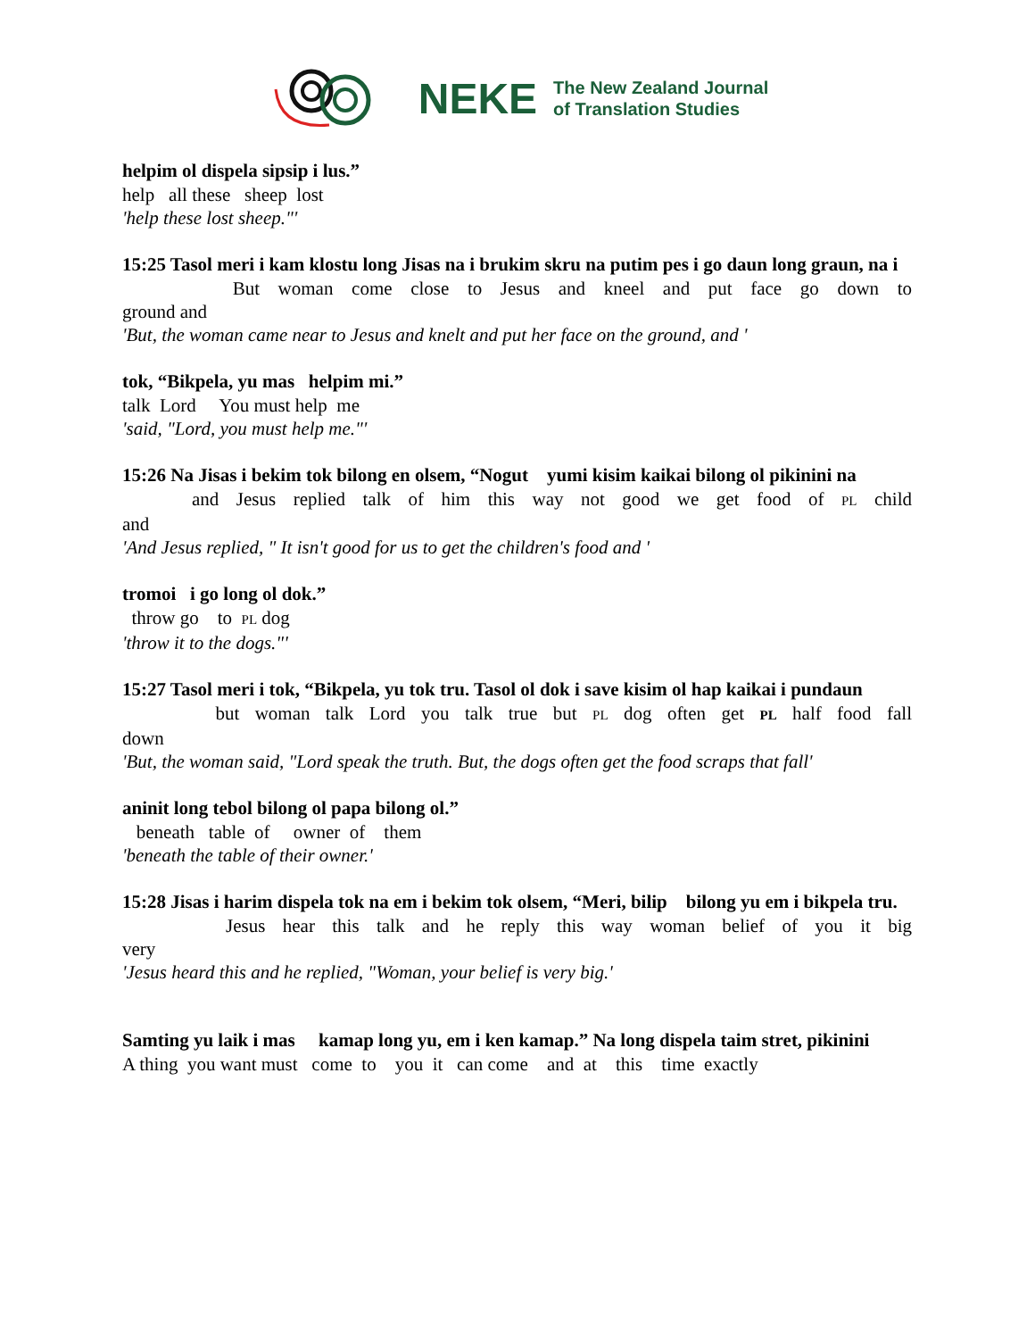NEKE
The New Zealand Journal
of Translation Studies
helpim ol dispela sipsip i lus.”
help all these sheep lost
'help these lost sheep."'
15:25 Tasol meri i kam klostu long Jisas na i brukim skru na putim pes i go daun long graun, na i
But woman come close to Jesus and kneel and put face go down to
ground and
'But, the woman came near to Jesus and knelt and put her face on the ground, and '
tok, “Bikpela, yu mas helpim mi.”
talk Lord You must help me
'said, "Lord, you must help me."'
15:26 Na Jisas i bekim tok bilong en olsem, “Nogut yumi kisim kaikai bilong ol pikinini na
and Jesus replied talk of him this way not good we get food of PL child
and
'And Jesus replied, " It isn't good for us to get the children's food and '
tromoi i go long ol dok.”
throw go to PL dog
'throw it to the dogs."'
15:27 Tasol meri i tok, “Bikpela, yu tok tru. Tasol ol dok i save kisim ol hap kaikai i pundaun
but woman talk Lord you talk true but PL dog often get PL half food fall
down
'But, the woman said, "Lord speak the truth. But, the dogs often get the food scraps that fall'
aninit long tebol bilong ol papa bilong ol.”
beneath table of owner of them
'beneath the table of their owner.'
15:28 Jisas i harim dispela tok na em i bekim tok olsem, “Meri, bilip bilong yu em i bikpela tru.
Jesus hear this talk and he reply this way woman belief of you it big
very
'Jesus heard this and he replied, "Woman, your belief is very big.'
Samting yu laik i mas kamap long yu, em i ken kamap.” Na long dispela taim stret, pikinini
A thing you want must come to you it can come and at this time exactly